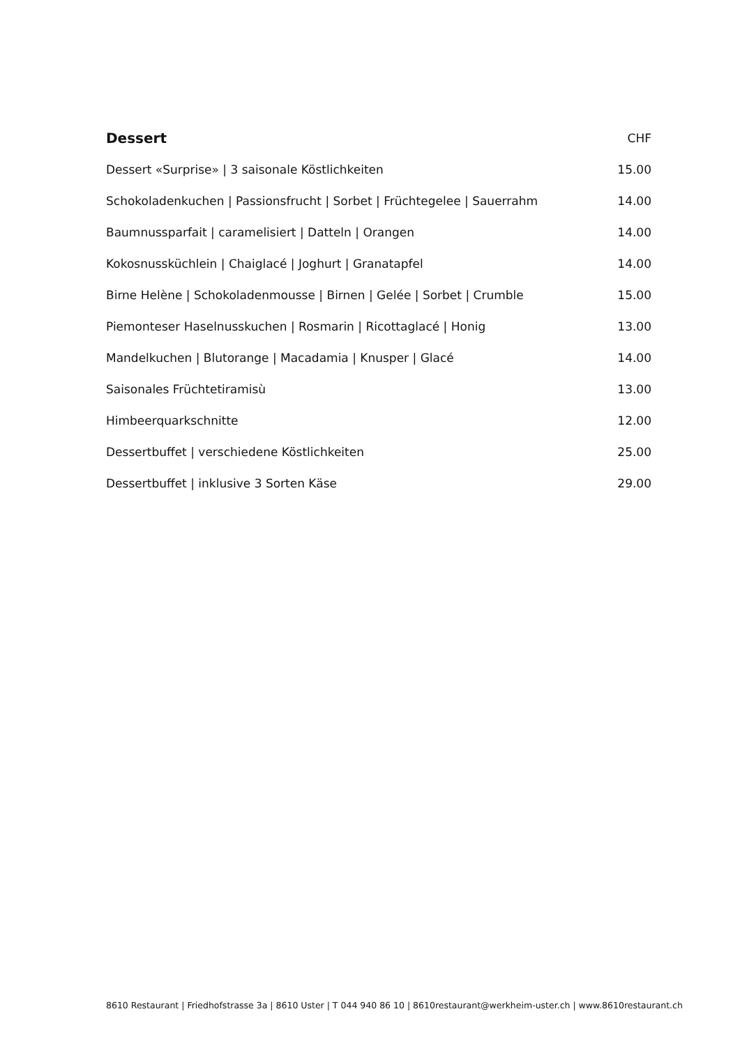| Dessert | CHF |
| --- | --- |
| Dessert «Surprise» / 3 saisonale Köstlichkeiten | 15.00 |
| Schokoladenkuchen / Passionsfrucht / Sorbet / Früchtegelee / Sauerrahm | 14.00 |
| Baumnussparfait / caramelisiert / Datteln / Orangen | 14.00 |
| Kokosnussküchlein / Chaiglacé / Joghurt / Granatapfel | 14.00 |
| Birne Helène / Schokoladenmousse / Birnen / Gelée / Sorbet / Crumble | 15.00 |
| Piemonteser Haselnusskuchen / Rosmarin / Ricottaglacé / Honig | 13.00 |
| Mandelkuchen / Blutorange / Macadamia / Knusper / Glacé | 14.00 |
| Saisonales Früchtetiramisù | 13.00 |
| Himbeerquarkschnitte | 12.00 |
| Dessertbuffet / verschiedene Köstlichkeiten | 25.00 |
| Dessertbuffet / inklusive 3 Sorten Käse | 29.00 |
8610 Restaurant | Friedhofstrasse 3a | 8610 Uster | T 044 940 86 10 | 8610restaurant@werkheim-uster.ch | www.8610restaurant.ch